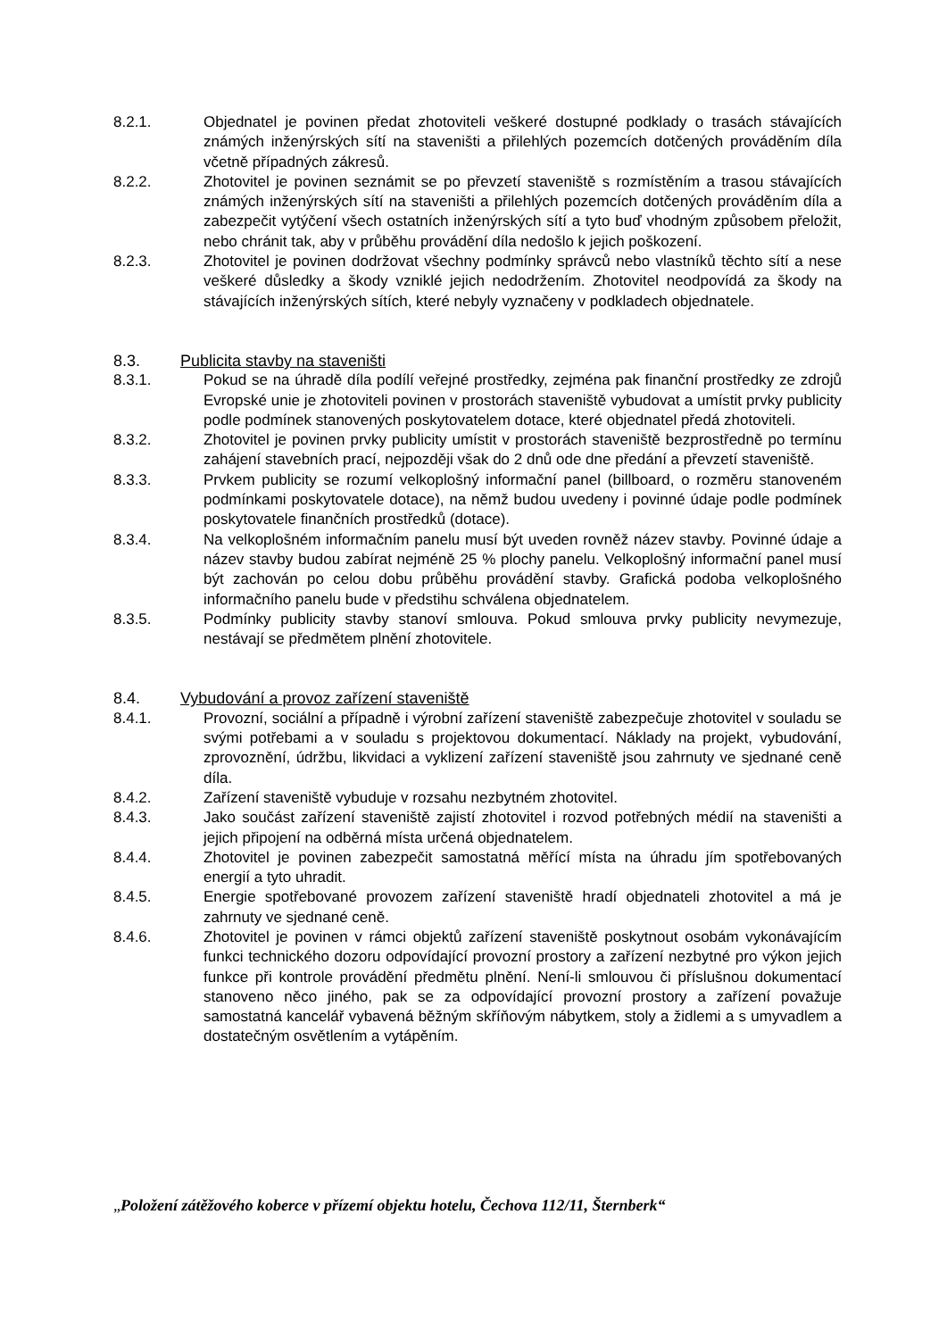8.2.1. Objednatel je povinen předat zhotoviteli veškeré dostupné podklady o trasách stávajících známých inženýrských sítí na staveništi a přilehlých pozemcích dotčených prováděním díla včetně případných zákresů.
8.2.2. Zhotovitel je povinen seznámit se po převzetí staveniště s rozmístěním a trasou stávajících známých inženýrských sítí na staveništi a přilehlých pozemcích dotčených prováděním díla a zabezpečit vytýčení všech ostatních inženýrských sítí a tyto buď vhodným způsobem přeložit, nebo chránit tak, aby v průběhu provádění díla nedošlo k jejich poškození.
8.2.3. Zhotovitel je povinen dodržovat všechny podmínky správců nebo vlastníků těchto sítí a nese veškeré důsledky a škody vzniklé jejich nedodržením. Zhotovitel neodpovídá za škody na stávajících inženýrských sítích, které nebyly vyznačeny v podkladech objednatele.
8.3. Publicita stavby na staveništi
8.3.1. Pokud se na úhradě díla podílí veřejné prostředky, zejména pak finanční prostředky ze zdrojů Evropské unie je zhotoviteli povinen v prostorách staveniště vybudovat a umístit prvky publicity podle podmínek stanovených poskytovatelem dotace, které objednatel předá zhotoviteli.
8.3.2. Zhotovitel je povinen prvky publicity umístit v prostorách staveniště bezprostředně po termínu zahájení stavebních prací, nejpozději však do 2 dnů ode dne předání a převzetí staveniště.
8.3.3. Prvkem publicity se rozumí velkoplošný informační panel (billboard, o rozměru stanoveném podmínkami poskytovatele dotace), na němž budou uvedeny i povinné údaje podle podmínek poskytovatele finančních prostředků (dotace).
8.3.4. Na velkoplošném informačním panelu musí být uveden rovněž název stavby. Povinné údaje a název stavby budou zabírat nejméně 25 % plochy panelu. Velkoplošný informační panel musí být zachován po celou dobu průběhu provádění stavby. Grafická podoba velkoplošného informačního panelu bude v předstihu schválena objednatelem.
8.3.5. Podmínky publicity stavby stanoví smlouva. Pokud smlouva prvky publicity nevymezuje, nestávají se předmětem plnění zhotovitele.
8.4. Vybudování a provoz zařízení staveniště
8.4.1. Provozní, sociální a případně i výrobní zařízení staveniště zabezpečuje zhotovitel v souladu se svými potřebami a v souladu s projektovou dokumentací. Náklady na projekt, vybudování, zprovoznění, údržbu, likvidaci a vyklizení zařízení staveniště jsou zahrnuty ve sjednané ceně díla.
8.4.2. Zařízení staveniště vybuduje v rozsahu nezbytném zhotovitel.
8.4.3. Jako součást zařízení staveniště zajistí zhotovitel i rozvod potřebných médií na staveništi a jejich připojení na odběrná místa určená objednatelem.
8.4.4. Zhotovitel je povinen zabezpečit samostatná měřící místa na úhradu jím spotřebovaných energií a tyto uhradit.
8.4.5. Energie spotřebované provozem zařízení staveniště hradí objednateli zhotovitel a má je zahrnuty ve sjednané ceně.
8.4.6. Zhotovitel je povinen v rámci objektů zařízení staveniště poskytnout osobám vykonávajícím funkci technického dozoru odpovídající provozní prostory a zařízení nezbytné pro výkon jejich funkce při kontrole provádění předmětu plnění. Není-li smlouvou či příslušnou dokumentací stanoveno něco jiného, pak se za odpovídající provozní prostory a zařízení považuje samostatná kancelář vybavená běžným skříňovým nábytkem, stoly a židlemi a s umyvadlem a dostatečným osvětlením a vytápěním.
„Položení zátěžového koberce v přízemí objektu hotelu, Čechova 112/11, Šternberk“